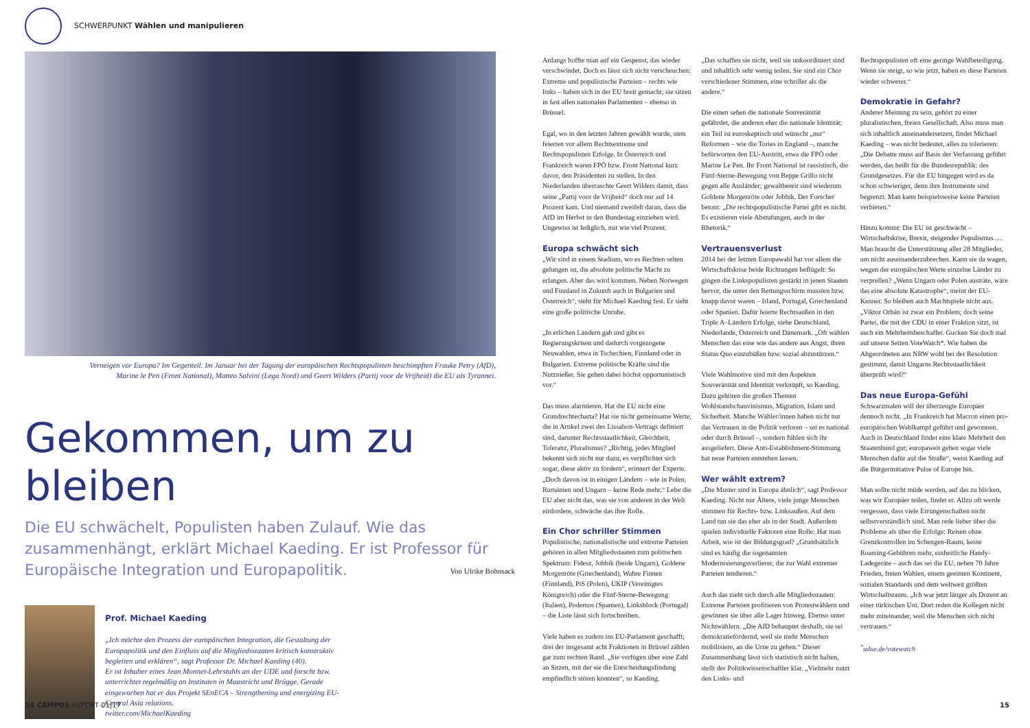SCHWERPUNKT Wählen und manipulieren
Verneigen vor Europa? Im Gegenteil. Im Januar bei der Tagung der europäischen Rechtspopulisten beschimpften Frauke Petry (AfD),
Marine le Pen (Front National), Matteo Salvini (Lega Nord) und Geert Wilders (Partij voor de Vrijheid) die EU als Tyrannei.
Gekommen, um zu bleiben
Die EU schwächelt, Populisten haben Zulauf. Wie das zusammenhängt, erklärt Michael Kaeding. Er ist Professor für Europäische Integration und Europapolitik.
Von Ulrike Bohnsack
Prof. Michael Kaeding
„Ich möchte den Prozess der europäischen Integration, die Gestaltung der Europapolitik und den Einfluss auf die Mitgliedsstaaten kritisch konstruktiv begleiten und erklären“, sagt Professor Dr. Michael Kaeding (40).
Er ist Inhaber eines Jean Monnet-Lehrstuhls an der UDE und forscht bzw. unterrichtet regelmäßig an Instituten in Maastricht und Brügge. Gerade eingeworben hat er das Projekt SEnECA – Strengthening and energizing EU-Central Asia relations.
twitter.com/MichaelKaeding
14 CAMPUS:REPORT 01|17
Anfangs hoffte man auf ein Gespenst, das wieder verschwindet. Doch es lässt sich nicht verscheuchen: Extreme und populistische Parteien – rechts wie links – haben sich in der EU breit gemacht; sie sitzen in fast allen nationalen Parlamenten – ebenso in Brüssel.
Egal, wo in den letzten Jahren gewählt wurde, stets feierten vor allem Rechtsextreme und Rechtspopulisten Erfolge. In Österreich und Frankreich waren FPÖ bzw. Front National kurz davor, den Präsidenten zu stellen. In den Niederlanden überraschte Geert Wilders damit, dass seine „Partij voor de Vrijheid“ doch nur auf 14 Prozent kam. Und niemand zweifelt daran, dass die AfD im Herbst in den Bundestag einziehen wird. Ungewiss ist lediglich, mit wie viel Prozent.
Europa schwächt sich
„Wir sind in einem Stadium, wo es Rechten selten gelungen ist, die absolute politische Macht zu erlangen. Aber das wird kommen. Neben Norwegen und Finnland in Zukunft auch in Bulgarien und Österreich“, steht für Michael Kaeding fest. Er sieht eine große politische Unruhe.
„In etlichen Ländern gab und gibt es Regierungskrisen und dadurch vorgezogene Neuwahlen, etwa in Tschechien, Finnland oder in Bulgarien. Extreme politische Kräfte sind die Nutznießer. Sie gehen dabei höchst opportunistisch vor.“
Das muss alarmieren. Hat die EU nicht eine Grundrechtecharta? Hat sie nicht gemeinsame Werte, die in Artikel zwei des Lissabon-Vertrags definiert sind, darunter Rechtsstaatlichkeit, Gleichheit, Toleranz, Pluralismus? „Richtig, jedes Mitglied bekennt sich nicht nur dazu, es verpflichtet sich sogar, diese aktiv zu fördern“, erinnert der Experte. „Doch davon ist in einigen Ländern – wie in Polen, Rumänien und Ungarn – keine Rede mehr.“ Lebe die EU aber nicht das, was sie von anderen in der Welt einfordere, schwäche das ihre Rolle.
Ein Chor schriller Stimmen
Populistische, nationalistische und extreme Parteien gehören in allen Mitgliedsstaaten zum politischen Spektrum: Fidesz, Jobbik (beide Ungarn), Goldene Morgenröte (Griechenland), Wahre Finnen (Finnland), PiS (Polen), UKIP (Vereinigtes Königreich) oder die Fünf-Sterne-Bewegung (Italien), Podemos (Spanien), Linksblock (Portugal) – die Liste lässt sich fortschreiben.
Viele haben es zudem ins EU-Parlament geschafft; drei der insgesamt acht Fraktionen in Brüssel zählen gar zum rechten Rand. „Sie verfügen über eine Zahl an Sitzen, mit der sie die Entscheidungsfindung empfindlich stören könnten“, so Kaeding.
„Das schaffen sie nicht, weil sie unkoordiniert sind und inhaltlich sehr wenig teilen. Sie sind ein Chor verschiedener Stimmen, eine schriller als die andere.“
Die einen sehen die nationale Souveränität gefährdet, die anderen eher die nationale Identität; ein Teil ist euroskeptisch und wünscht „nur“ Reformen – wie die Tories in England –, manche befürworten den EU-Austritt, etwa die FPÖ oder Marine Le Pen. Ihr Front National ist rassistisch, die Fünf-Sterne-Bewegung von Beppe Grillo nicht gegen alle Ausländer; gewaltbereit sind wiederum Goldene Morgenröte oder Jobbik. Der Forscher betont: „Die rechtspopulistische Partei gibt es nicht. Es existieren viele Abstufungen, auch in der Rhetorik.“
Vertrauensverlust
2014 bei der letzten Europawahl hat vor allem die Wirtschaftskrise beide Richtungen beflügelt: So gingen die Linkspopulisten gestärkt in jenen Staaten hervor, die unter den Rettungsschirm mussten bzw. knapp davor waren – Irland, Portugal, Griechenland oder Spanien. Dafür feierte Rechtsaußen in den Triple A–Ländern Erfolge, siehe Deutschland, Niederlande, Österreich und Dänemark. „Oft wählen Menschen das eine wie das andere aus Angst, ihren Status Quo einzubüßen bzw. sozial abzustürzen.“
Viele Wahlmotive sind mit den Aspekten Souveränität und Identität verknüpft, so Kaeding. Dazu gehören die großen Themen Wohlstandschauvinismus, Migration, Islam und Sicherheit. Manche Wähler/innen haben nicht nur das Vertrauen in die Politik verloren – sei es national oder durch Brüssel –, sondern fühlen sich ihr ausgeliefert. Diese Anti-Establishment-Stimmung hat neue Parteien entstehen lassen.
Wer wählt extrem?
„Die Muster sind in Europa ähnlich“, sagt Professor Kaeding. Nicht nur Ältere, viele junge Menschen stimmen für Rechts- bzw. Linksaußen. Auf dem Land tun sie das eher als in der Stadt. Außerdem spielen individuelle Faktoren eine Rolle: Hat man Arbeit, wie ist der Bildungsgrad? „Grundsätzlich sind es häufig die sogenannten Modernisierungsverlierer, die zur Wahl extremer Parteien tendieren.“
Auch das zieht sich durch alle Mitgliedsstaaten: Extreme Parteien profitieren von Protestwählern und gewinnen sie über alle Lager hinweg. Ebenso unter Nichtwählern. „Die AfD behauptet deshalb, sie sei demokratiefördernd, weil sie mehr Menschen mobilisiere, an die Urne zu gehen.“ Dieser Zusammenhang lässt sich statistisch nicht halten, stellt der Politikwissenschaftler klar. „Vielmehr nutzt den Links- und
Rechtspopulisten oft eine geringe Wahlbeteiligung. Wenn sie steigt, so wie jetzt, haben es diese Parteien wieder schwerer.“
Demokratie in Gefahr?
Anderer Meinung zu sein, gehört zu einer pluralistischen, freien Gesellschaft. Also muss man sich inhaltlich auseinandersetzen, findet Michael Kaeding – was nicht bedeutet, alles zu tolerieren: „Die Debatte muss auf Basis der Verfassung geführt werden, das heißt für die Bundesrepublik: des Grundgesetzes. Für die EU hingegen wird es da schon schwieriger, denn ihre Instrumente sind begrenzt. Man kann beispielsweise keine Parteien verbieten.“
Hinzu kommt: Die EU ist geschwächt – Wirtschaftskrise, Brexit, steigender Populismus … Man braucht die Unterstützung aller 28 Mitglieder, um nicht auseinanderzubrechen. Kann sie da wagen, wegen der europäischen Werte einzelne Länder zu verprellen? „Wenn Ungarn oder Polen austräte, wäre das eine absolute Katastrophe“, meint der EU-Kenner. So bleiben auch Machtspiele nicht aus. „Viktor Orbán ist zwar ein Problem; doch seine Partei, die mit der CDU in einer Fraktion sitzt, ist auch ein Mehrheitsbeschaffer. Gucken Sie doch mal auf unsere Seiten VoteWatch*. Wie haben die Abgeordneten aus NRW wohl bei der Resolution gestimmt, damit Ungarns Rechtsstaatlichkeit überprüft wird?“
Das neue Europa-Gefühl
Schwarzmalen will der überzeugte Europäer dennoch nicht. „In Frankreich hat Macron einen pro-europäischen Wahlkampf geführt und gewonnen. Auch in Deutschland findet eine klare Mehrheit den Staatenbund gut; europaweit gehen sogar viele Menschen dafür auf die Straße“, weist Kaeding auf die Bürgerinitiative Pulse of Europe hin.
Man sollte nicht müde werden, auf das zu blicken, was wir Europäer teilen, findet er. Allzu oft werde vergessen, dass viele Errungenschaften nicht selbstverständlich sind. Man rede lieber über die Probleme als über die Erfolge: Reisen ohne Grenzkontrollen im Schengen-Raum, keine Roaming-Gebühren mehr, einheitliche Handy-Ladegeräte – auch das sei die EU, neben 70 Jahre Frieden, freien Wahlen, einem geeinten Kontinent, sozialen Standards und dem weltweit größten Wirtschaftsraum. „Ich war jetzt länger als Dozent an einer türkischen Uni. Dort reden die Kollegen nicht mehr miteinander, weil die Menschen sich nicht vertrauen.“
<sup>*</sup> udue.de/votewatch
15